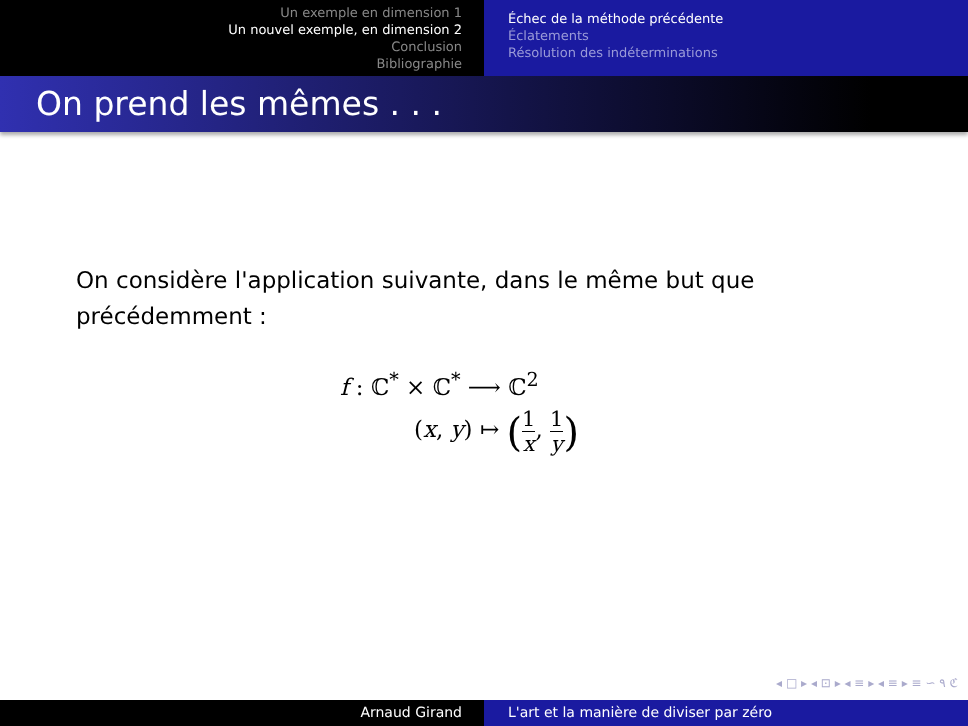Un exemple en dimension 1
Un nouvel exemple, en dimension 2
Conclusion
Bibliographie
Échec de la méthode précédente
Éclatements
Résolution des indéterminations
On prend les mêmes . . .
On considère l'application suivante, dans le même but que
précédemment :
f : ℂ<sup>*</sup> × ℂ<sup>*</sup> ⟶ ℂ<sup>2</sup>
(x, y) ↦ (1 x, 1 y)
◂ □ ▸ ◂ ⊡ ▸ ◂ ≡ ▸ ◂ ≡ ▸ ≡ ∽ ۹ ℭ
Arnaud Girand L'art et la manière de diviser par zéro